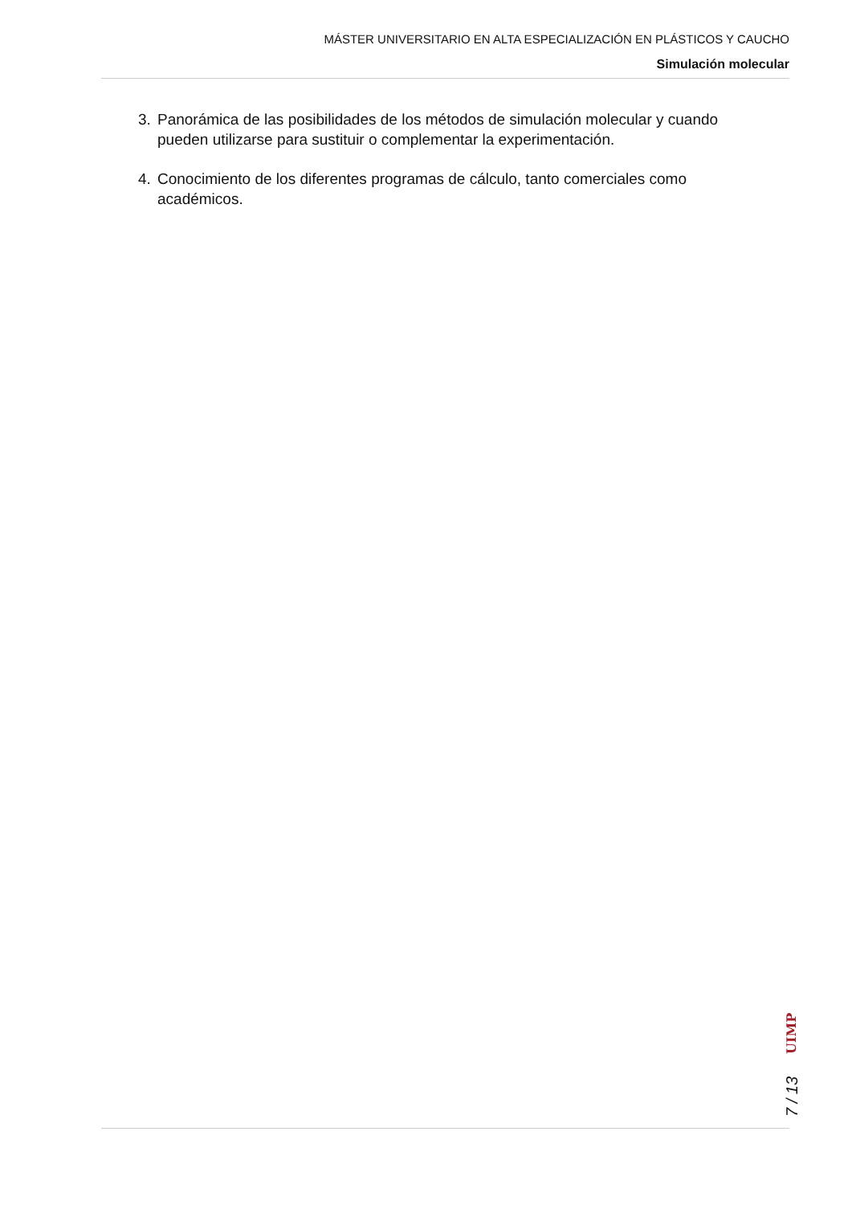MÁSTER UNIVERSITARIO EN ALTA ESPECIALIZACIÓN EN PLÁSTICOS Y CAUCHO
Simulación molecular
3. Panorámica de las posibilidades de los métodos de simulación molecular y cuando pueden utilizarse para sustituir o complementar la experimentación.
4. Conocimiento de los diferentes programas de cálculo, tanto comerciales como académicos.
7 / 13 UIMP